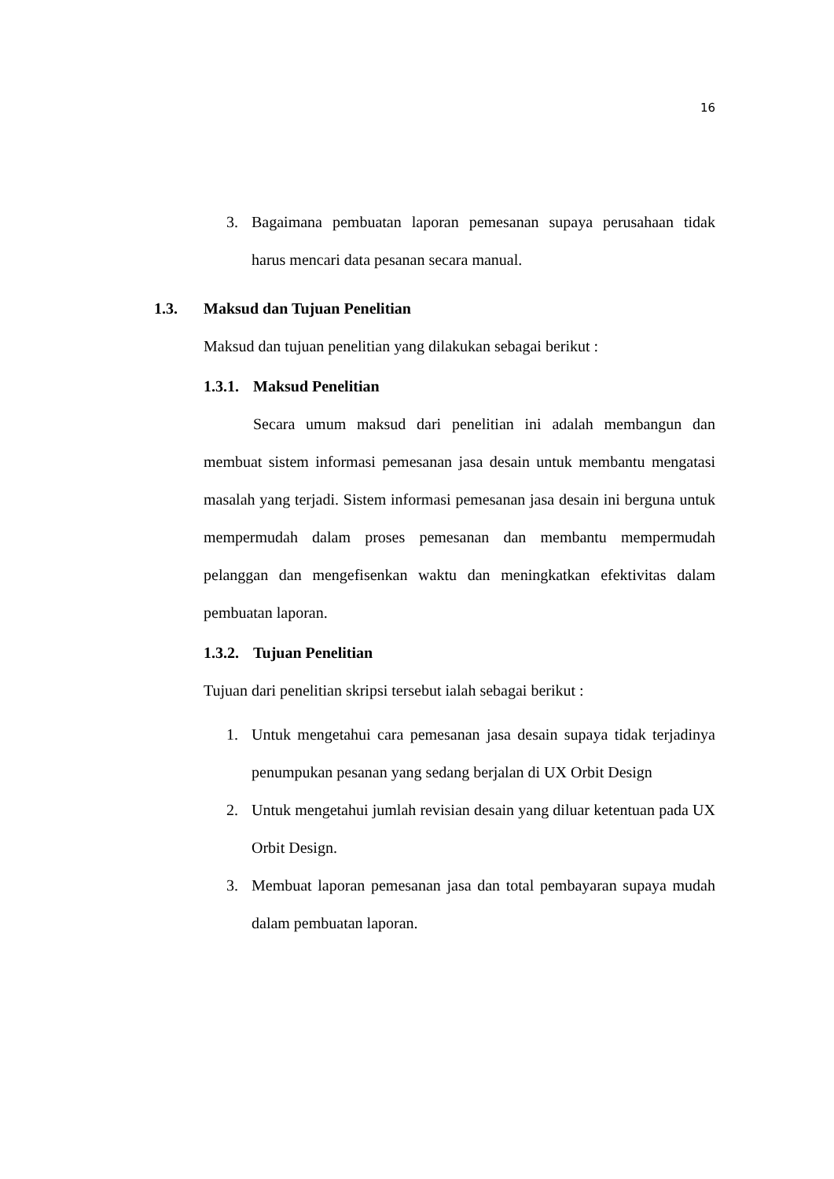16
3. Bagaimana pembuatan laporan pemesanan supaya perusahaan tidak harus mencari data pesanan secara manual.
1.3. Maksud dan Tujuan Penelitian
Maksud dan tujuan penelitian yang dilakukan sebagai berikut :
1.3.1. Maksud Penelitian
Secara umum maksud dari penelitian ini adalah membangun dan membuat sistem informasi pemesanan jasa desain untuk membantu mengatasi masalah yang terjadi. Sistem informasi pemesanan jasa desain ini berguna untuk mempermudah dalam proses pemesanan dan membantu mempermudah pelanggan dan mengefisenkan waktu dan meningkatkan efektivitas dalam pembuatan laporan.
1.3.2. Tujuan Penelitian
Tujuan dari penelitian skripsi tersebut ialah sebagai berikut :
1. Untuk mengetahui cara pemesanan jasa desain supaya tidak terjadinya penumpukan pesanan yang sedang berjalan di UX Orbit Design
2. Untuk mengetahui jumlah revisian desain yang diluar ketentuan pada UX Orbit Design.
3. Membuat laporan pemesanan jasa dan total pembayaran supaya mudah dalam pembuatan laporan.